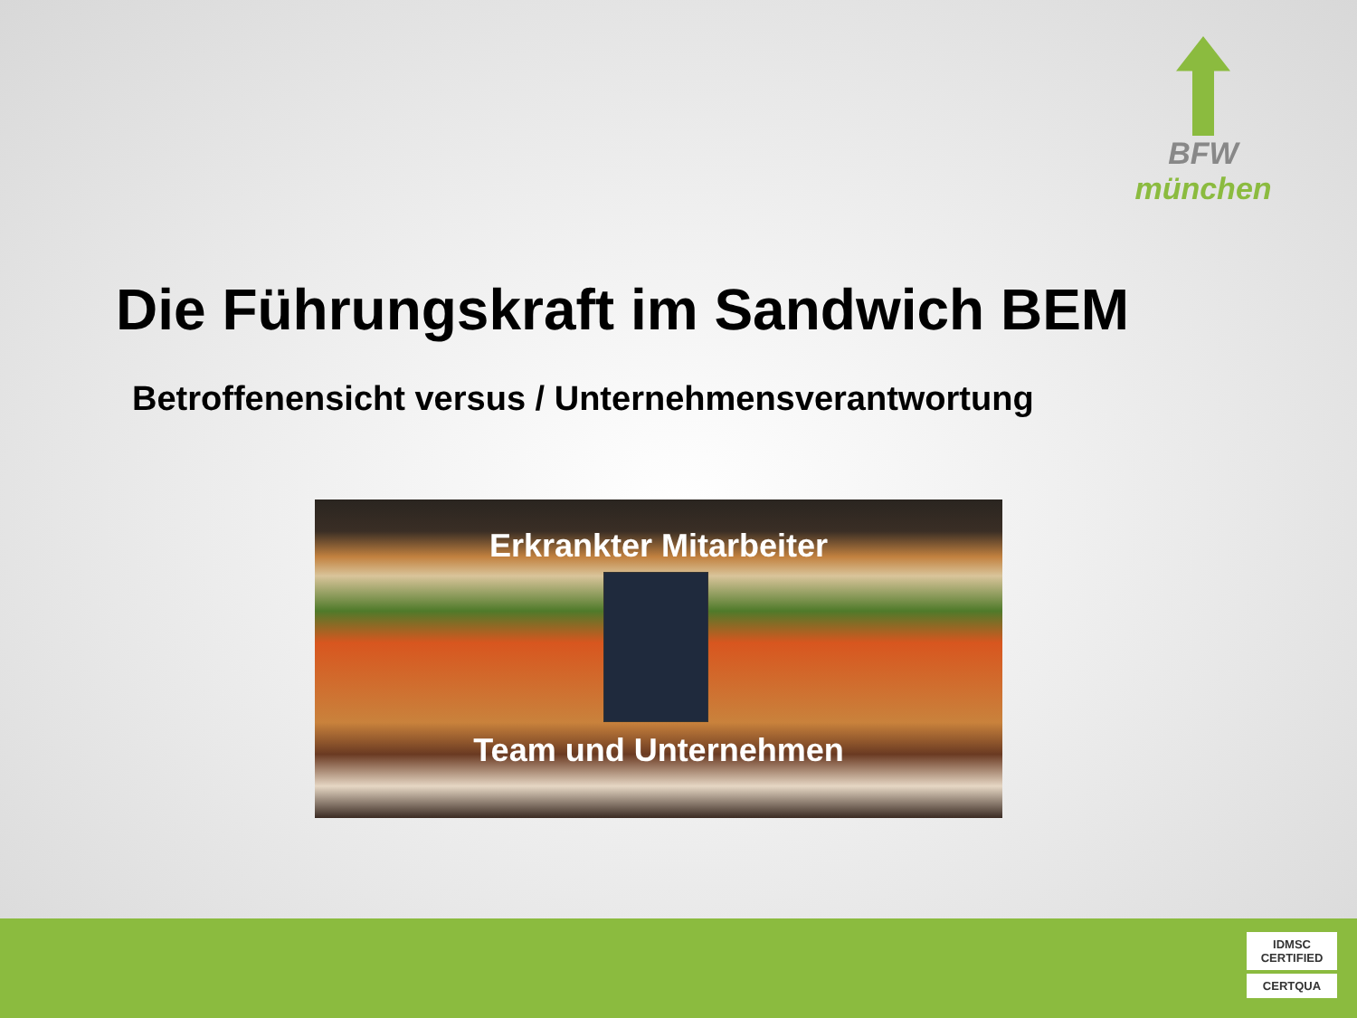BFW
münchen
Die Führungskraft im Sandwich BEM
Betroffenensicht versus / Unternehmensverantwortung
Erkrankter Mitarbeiter
Team und Unternehmen
IDMSC CERTIFIED
CERTQUA